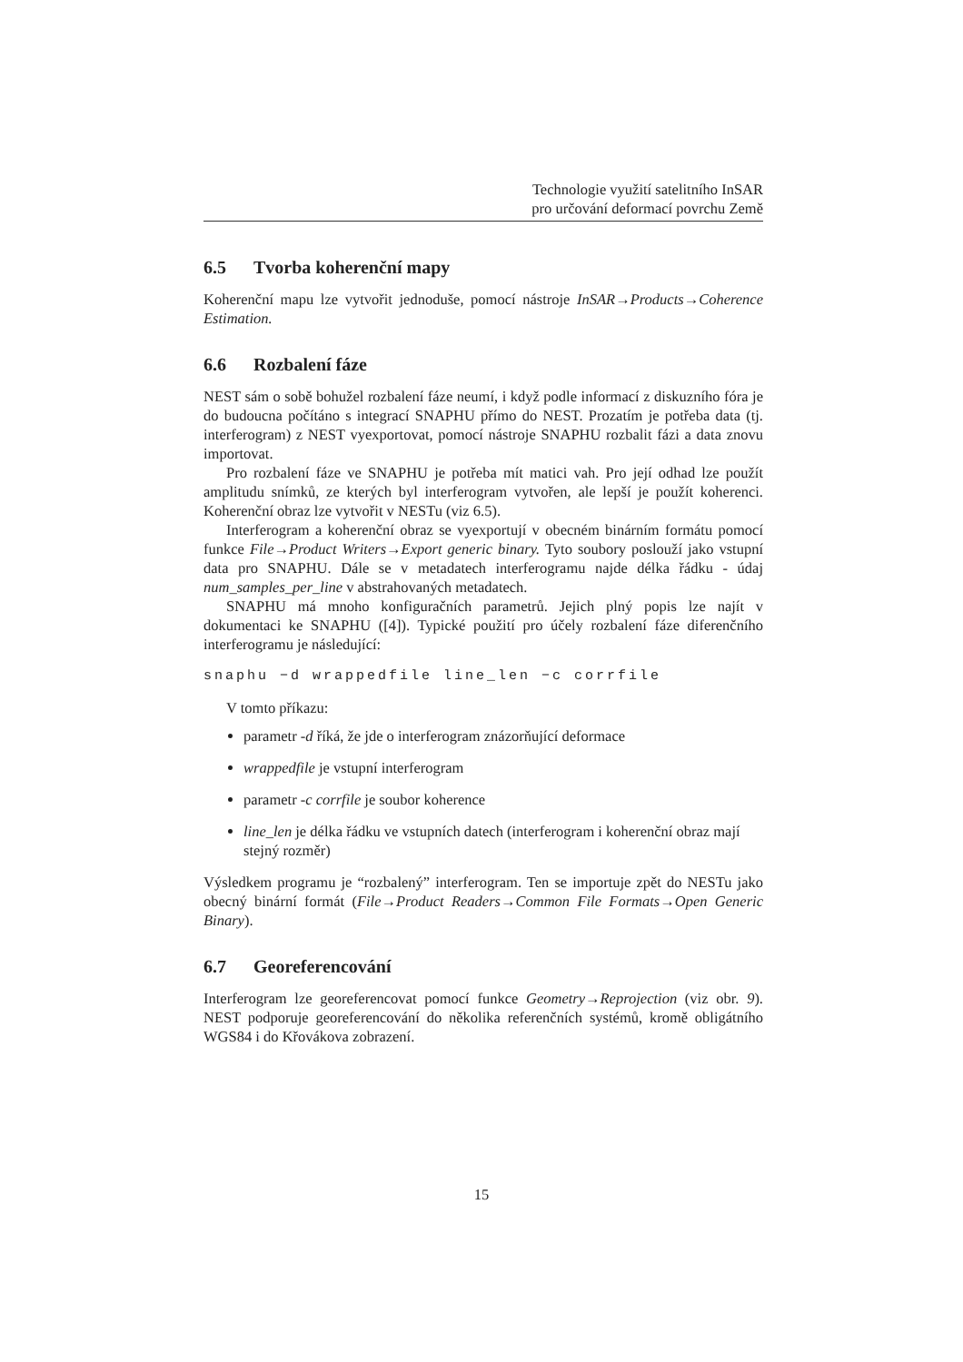Technologie využití satelitního InSAR
pro určování deformací povrchu Země
6.5 Tvorba koherenční mapy
Koherenční mapu lze vytvořit jednoduše, pomocí nástroje InSAR→Products→Coherence Estimation.
6.6 Rozbalení fáze
NEST sám o sobě bohužel rozbalení fáze neumí, i když podle informací z diskuzního fóra je do budoucna počítáno s integrací SNAPHU přímo do NEST. Prozatím je potřeba data (tj. interferogram) z NEST vyexportovat, pomocí nástroje SNAPHU rozbalit fázi a data znovu importovat.
Pro rozbalení fáze ve SNAPHU je potřeba mít matici vah. Pro její odhad lze použít amplitudu snímků, ze kterých byl interferogram vytvořen, ale lepší je použít koherenci. Koherenční obraz lze vytvořit v NESTu (viz 6.5).
Interferogram a koherenční obraz se vyexportují v obecném binárním formátu pomocí funkce File→Product Writers→Export generic binary. Tyto soubory poslouží jako vstupní data pro SNAPHU. Dále se v metadatech interferogramu najde délka řádku - údaj num_samples_per_line v abstrahovaných metadatech.
SNAPHU má mnoho konfiguračních parametrů. Jejich plný popis lze najít v dokumentaci ke SNAPHU ([4]). Typické použití pro účely rozbalení fáze diferenčního interferogramu je následující:
snaphu −d wrappedfile line_len −c corrfile
V tomto příkazu:
parametr -d říká, že jde o interferogram znázorňující deformace
wrappedfile je vstupní interferogram
parametr -c corrfile je soubor koherence
line_len je délka řádku ve vstupních datech (interferogram i koherenční obraz mají stejný rozměr)
Výsledkem programu je “rozbalený” interferogram. Ten se importuje zpět do NESTu jako obecný binární formát (File→Product Readers→Common File Formats→Open Generic Binary).
6.7 Georeferencování
Interferogram lze georeferencovat pomocí funkce Geometry→Reprojection (viz obr. 9). NEST podporuje georeferencování do několika referenčních systémů, kromě obligátního WGS84 i do Křovákova zobrazení.
15